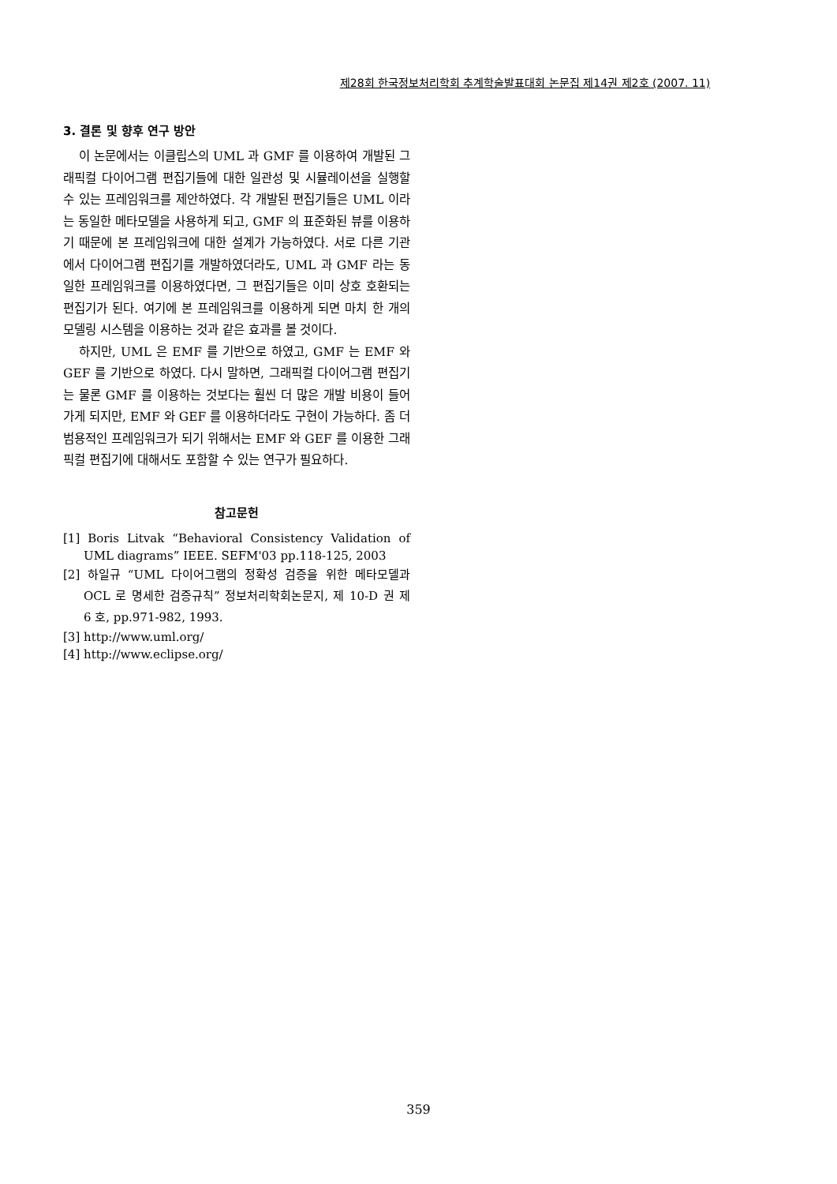제28회 한국정보처리학회 추계학술발표대회 논문집 제14권 제2호 (2007. 11)
3. 결론 및 향후 연구 방안
이 논문에서는 이클립스의 UML 과 GMF 를 이용하여 개발된 그래픽컬 다이어그램 편집기들에 대한 일관성 및 시뮬레이션을 실행할 수 있는 프레임워크를 제안하였다. 각 개발된 편집기들은 UML 이라는 동일한 메타모델을 사용하게 되고, GMF 의 표준화된 뷰를 이용하기 때문에 본 프레임워크에 대한 설계가 가능하였다. 서로 다른 기관에서 다이어그램 편집기를 개발하였더라도, UML 과 GMF 라는 동일한 프레임워크를 이용하였다면, 그 편집기들은 이미 상호 호환되는 편집기가 된다. 여기에 본 프레임워크를 이용하게 되면 마치 한 개의 모델링 시스템을 이용하는 것과 같은 효과를 볼 것이다.
하지만, UML 은 EMF 를 기반으로 하였고, GMF 는 EMF 와 GEF 를 기반으로 하였다. 다시 말하면, 그래픽컬 다이어그램 편집기는 물론 GMF 를 이용하는 것보다는 훨씬 더 많은 개발 비용이 들어가게 되지만, EMF 와 GEF 를 이용하더라도 구현이 가능하다. 좀 더 범용적인 프레임워크가 되기 위해서는 EMF 와 GEF 를 이용한 그래픽컬 편집기에 대해서도 포함할 수 있는 연구가 필요하다.
참고문헌
[1] Boris Litvak “Behavioral Consistency Validation of UML diagrams” IEEE. SEFM'03 pp.118-125, 2003
[2] 하일규 “UML 다이어그램의 정확성 검증을 위한 메타모델과 OCL 로 명세한 검증규칙” 정보처리학회논문지, 제 10-D 권 제 6 호, pp.971-982, 1993.
[3] http://www.uml.org/
[4] http://www.eclipse.org/
359